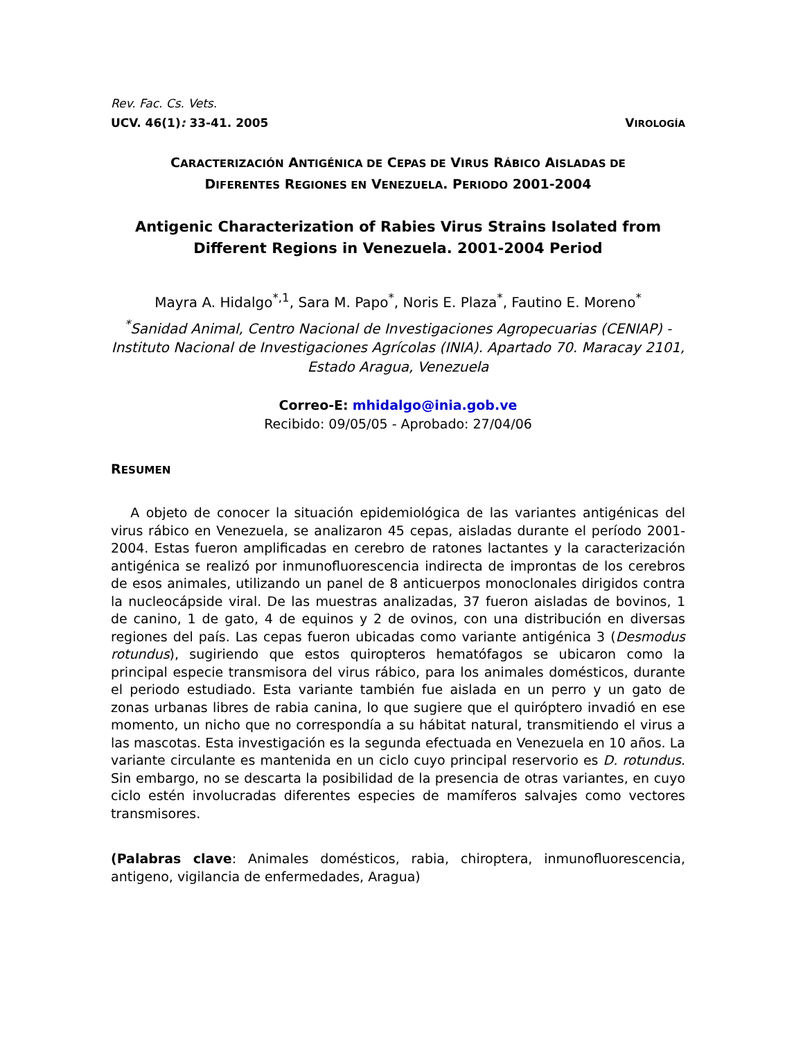Rev. Fac. Cs. Vets.
UCV. 46(1): 33-41. 2005 VIROLOGÍA
CARACTERIZACIÓN ANTIGÉNICA DE CEPAS DE VIRUS RÁBICO AISLADAS DE
DIFERENTES REGIONES EN VENEZUELA. PERIODO 2001-2004
Antigenic Characterization of Rabies Virus Strains Isolated from Different Regions in Venezuela. 2001-2004 Period
Mayra A. Hidalgo<sup>*,1</sup>, Sara M. Papo<sup>*</sup>, Noris E. Plaza<sup>*</sup>, Fautino E. Moreno<sup>*</sup>
<sup>*</sup> Sanidad Animal, Centro Nacional de Investigaciones Agropecuarias (CENIAP) - Instituto Nacional de Investigaciones Agrícolas (INIA). Apartado 70. Maracay 2101, Estado Aragua, Venezuela
Correo-E: mhidalgo@inia.gob.ve
Recibido: 09/05/05 - Aprobado: 27/04/06
RESUMEN
A objeto de conocer la situación epidemiológica de las variantes antigénicas del virus rábico en Venezuela, se analizaron 45 cepas, aisladas durante el período 2001-2004. Estas fueron amplificadas en cerebro de ratones lactantes y la caracterización antigénica se realizó por inmunofluorescencia indirecta de improntas de los cerebros de esos animales, utilizando un panel de 8 anticuerpos monoclonales dirigidos contra la nucleocápside viral. De las muestras analizadas, 37 fueron aisladas de bovinos, 1 de canino, 1 de gato, 4 de equinos y 2 de ovinos, con una distribución en diversas regiones del país. Las cepas fueron ubicadas como variante antigénica 3 (Desmodus rotundus), sugiriendo que estos quiropteros hematófagos se ubicaron como la principal especie transmisora del virus rábico, para los animales domésticos, durante el periodo estudiado. Esta variante también fue aislada en un perro y un gato de zonas urbanas libres de rabia canina, lo que sugiere que el quiróptero invadió en ese momento, un nicho que no correspondía a su hábitat natural, transmitiendo el virus a las mascotas. Esta investigación es la segunda efectuada en Venezuela en 10 años. La variante circulante es mantenida en un ciclo cuyo principal reservorio es D. rotundus. Sin embargo, no se descarta la posibilidad de la presencia de otras variantes, en cuyo ciclo estén involucradas diferentes especies de mamíferos salvajes como vectores transmisores.
(Palabras clave: Animales domésticos, rabia, chiroptera, inmunofluorescencia, antigeno, vigilancia de enfermedades, Aragua)